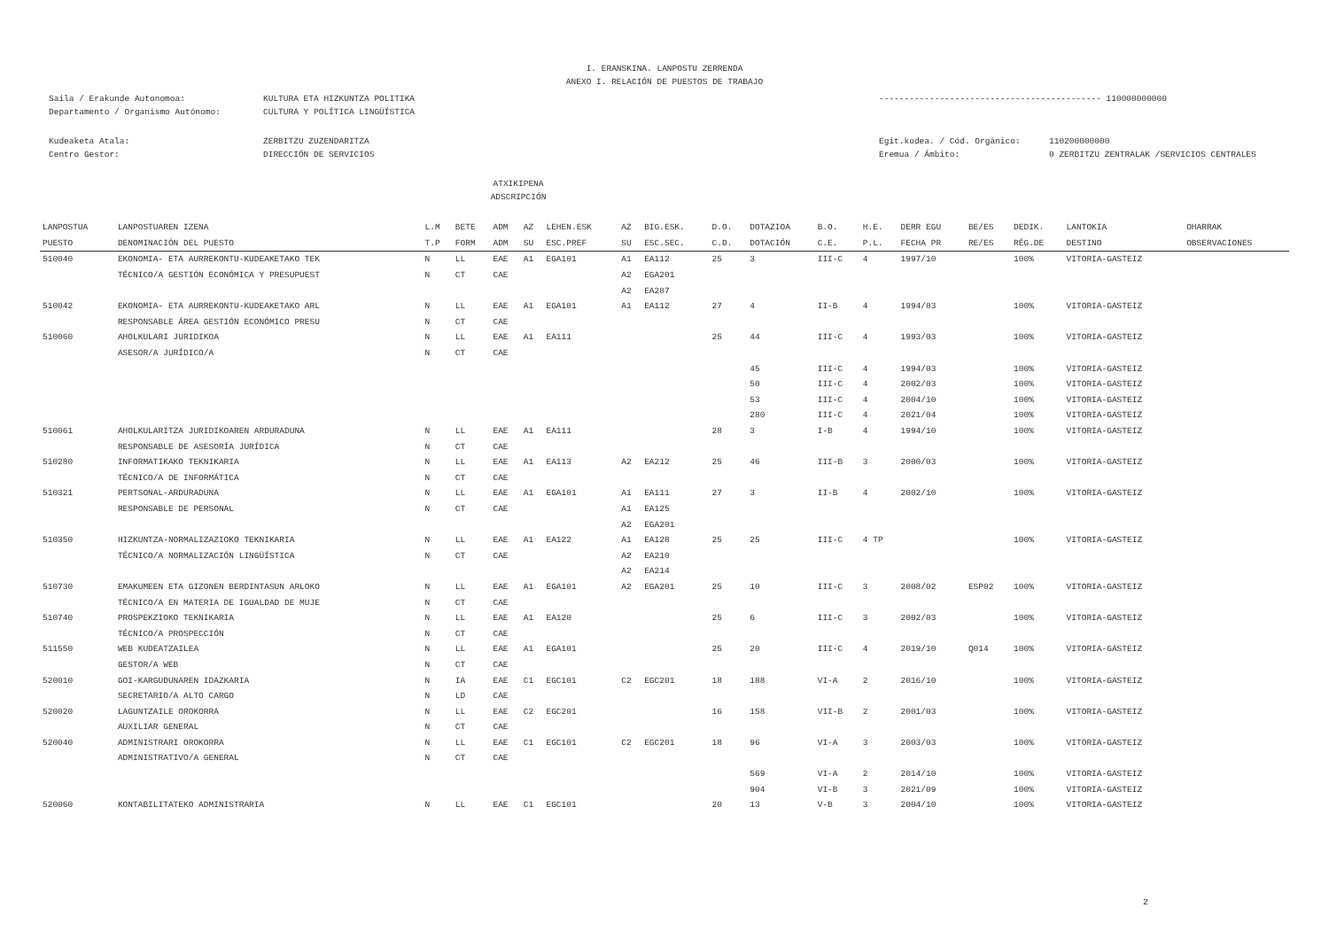I. ERANSKINA. LANPOSTU ZERRENDA
ANEXO I. RELACIÓN DE PUESTOS DE TRABAJO
Saila / Erakunde Autonomoa:
Departamento / Organismo Autónomo:
KULTURA ETA HIZKUNTZA POLITIKA
CULTURA Y POLÍTICA LINGÜÍSTICA
-------------------------------------------- 110000000000
Kudeaketa Atala:
Centro Gestor:
ZERBITZU ZUZENDARITZA
DIRECCIÓN DE SERVICIOS
Egit.kodea. / Cód. Orgánico:
Eremua / Ámbito:
110200000000
0 ZERBITZU ZENTRALAK /SERVICIOS CENTRALES
ATXIKIPENA
ADSCRIPCIÓN
| LANPOSTUA | LANPOSTUAREN IZENA | L.M | BETE | ADM | AZ | LEHEN.ESK | AZ | BIG.ESK. | D.O. | DOTAZIOA | B.O. | H.E. | DERR EGU | BE/ES | DEDIK. | LANTOKIA | OHARRAK |
| --- | --- | --- | --- | --- | --- | --- | --- | --- | --- | --- | --- | --- | --- | --- | --- | --- | --- |
| PUESTO | DENOMINACIÓN DEL PUESTO | T.P | FORM | ADM | SU | ESC.PREF | SU | ESC.SEC. | C.D. | DOTACIÓN | C.E. | P.L. | FECHA PR | RE/ES | RÉG.DE | DESTINO | OBSERVACIONES |
| 510040 | EKONOMIA- ETA AURREKONTU-KUDEAKETAKO TEK | N | LL | EAE | A1 | EGA101 | A1 | EA112 | 25 | 3 | III-C | 4 | 1997/10 | | 100% | VITORIA-GASTEIZ | |
| | TÉCNICO/A GESTIÓN ECONÓMICA Y PRESUPUEST | N | CT | CAE | | | A2 | EGA201 | | | | | | | | | |
| | | | | | | | A2 | EA207 | | | | | | | | | |
| 510042 | EKONOMIA- ETA AURREKONTU-KUDEAKETAKO ARL | N | LL | EAE | A1 | EGA101 | A1 | EA112 | 27 | 4 | II-B | 4 | 1994/03 | | 100% | VITORIA-GASTEIZ | |
| | RESPONSABLE ÁREA GESTIÓN ECONÓMICO PRESU | N | CT | CAE | | | | | | | | | | | | | |
| 510060 | AHOLKULARI JURIDIKOA | N | LL | EAE | A1 | EA111 | | | 25 | 44 | III-C | 4 | 1993/03 | | 100% | VITORIA-GASTEIZ | |
| | ASESOR/A JURÍDICO/A | N | CT | CAE | | | | | | | | | | | | | |
| | | | | | | | | | | 45 | III-C | 4 | 1994/03 | | 100% | VITORIA-GASTEIZ | |
| | | | | | | | | | | 50 | III-C | 4 | 2002/03 | | 100% | VITORIA-GASTEIZ | |
| | | | | | | | | | | 53 | III-C | 4 | 2004/10 | | 100% | VITORIA-GASTEIZ | |
| | | | | | | | | | | 280 | III-C | 4 | 2021/04 | | 100% | VITORIA-GASTEIZ | |
| 510061 | AHOLKULARITZA JURIDIKOAREN ARDURADUNA | N | LL | EAE | A1 | EA111 | | | 28 | 3 | I-B | 4 | 1994/10 | | 100% | VITORIA-GASTEIZ | |
| | RESPONSABLE DE ASESORÍA JURÍDICA | N | CT | CAE | | | | | | | | | | | | | |
| 510280 | INFORMATIKAKO TEKNIKARIA | N | LL | EAE | A1 | EA113 | A2 | EA212 | 25 | 46 | III-B | 3 | 2000/03 | | 100% | VITORIA-GASTEIZ | |
| | TÉCNICO/A DE INFORMÁTICA | N | CT | CAE | | | | | | | | | | | | | |
| 510321 | PERTSONAL-ARDURADUNA | N | LL | EAE | A1 | EGA101 | A1 | EA111 | 27 | 3 | II-B | 4 | 2002/10 | | 100% | VITORIA-GASTEIZ | |
| | RESPONSABLE DE PERSONAL | N | CT | CAE | | | A1 | EA125 | | | | | | | | | |
| | | | | | | | A2 | EGA201 | | | | | | | | | |
| 510350 | HIZKUNTZA-NORMALIZAZIOKO TEKNIKARIA | N | LL | EAE | A1 | EA122 | A1 | EA128 | 25 | 25 | III-C | 4 TP | | | 100% | VITORIA-GASTEIZ | |
| | TÉCNICO/A NORMALIZACIÓN LINGÜÍSTICA | N | CT | CAE | | | A2 | EA210 | | | | | | | | | |
| | | | | | | | A2 | EA214 | | | | | | | | | |
| 510730 | EMAKUMEEN ETA GIZONEN BERDINTASUN ARLOKO | N | LL | EAE | A1 | EGA101 | A2 | EGA201 | 25 | 10 | III-C | 3 | 2008/02 | ESP02 | 100% | VITORIA-GASTEIZ | |
| | TÉCNICO/A EN MATERIA DE IGUALDAD DE MUJE | N | CT | CAE | | | | | | | | | | | | | |
| 510740 | PROSPEKZIOKO TEKNIKARIA | N | LL | EAE | A1 | EA120 | | | 25 | 6 | III-C | 3 | 2002/03 | | 100% | VITORIA-GASTEIZ | |
| | TÉCNICO/A PROSPECCIÓN | N | CT | CAE | | | | | | | | | | | | | |
| 511550 | WEB KUDEATZAILEA | N | LL | EAE | A1 | EGA101 | | | 25 | 20 | III-C | 4 | 2019/10 | Q014 | 100% | VITORIA-GASTEIZ | |
| | GESTOR/A WEB | N | CT | CAE | | | | | | | | | | | | | |
| 520010 | GOI-KARGUDUNAREN IDAZKARIA | N | IA | EAE | C1 | EGC101 | C2 | EGC201 | 18 | 188 | VI-A | 2 | 2016/10 | | 100% | VITORIA-GASTEIZ | |
| | SECRETARIO/A ALTO CARGO | N | LD | CAE | | | | | | | | | | | | | |
| 520020 | LAGUNTZAILE OROKORRA | N | LL | EAE | C2 | EGC201 | | | 16 | 158 | VII-B | 2 | 2001/03 | | 100% | VITORIA-GASTEIZ | |
| | AUXILIAR GENERAL | N | CT | CAE | | | | | | | | | | | | | |
| 520040 | ADMINISTRARI OROKORRA | N | LL | EAE | C1 | EGC101 | C2 | EGC201 | 18 | 96 | VI-A | 3 | 2003/03 | | 100% | VITORIA-GASTEIZ | |
| | ADMINISTRATIVO/A GENERAL | N | CT | CAE | | | | | | | | | | | | | |
| | | | | | | | | | | 569 | VI-A | 2 | 2014/10 | | 100% | VITORIA-GASTEIZ | |
| | | | | | | | | | | 904 | VI-B | 3 | 2021/09 | | 100% | VITORIA-GASTEIZ | |
| 520060 | KONTABILITATEKO ADMINISTRARIA | N | LL | EAE | C1 | EGC101 | | | 20 | 13 | V-B | 3 | 2004/10 | | 100% | VITORIA-GASTEIZ | |
2